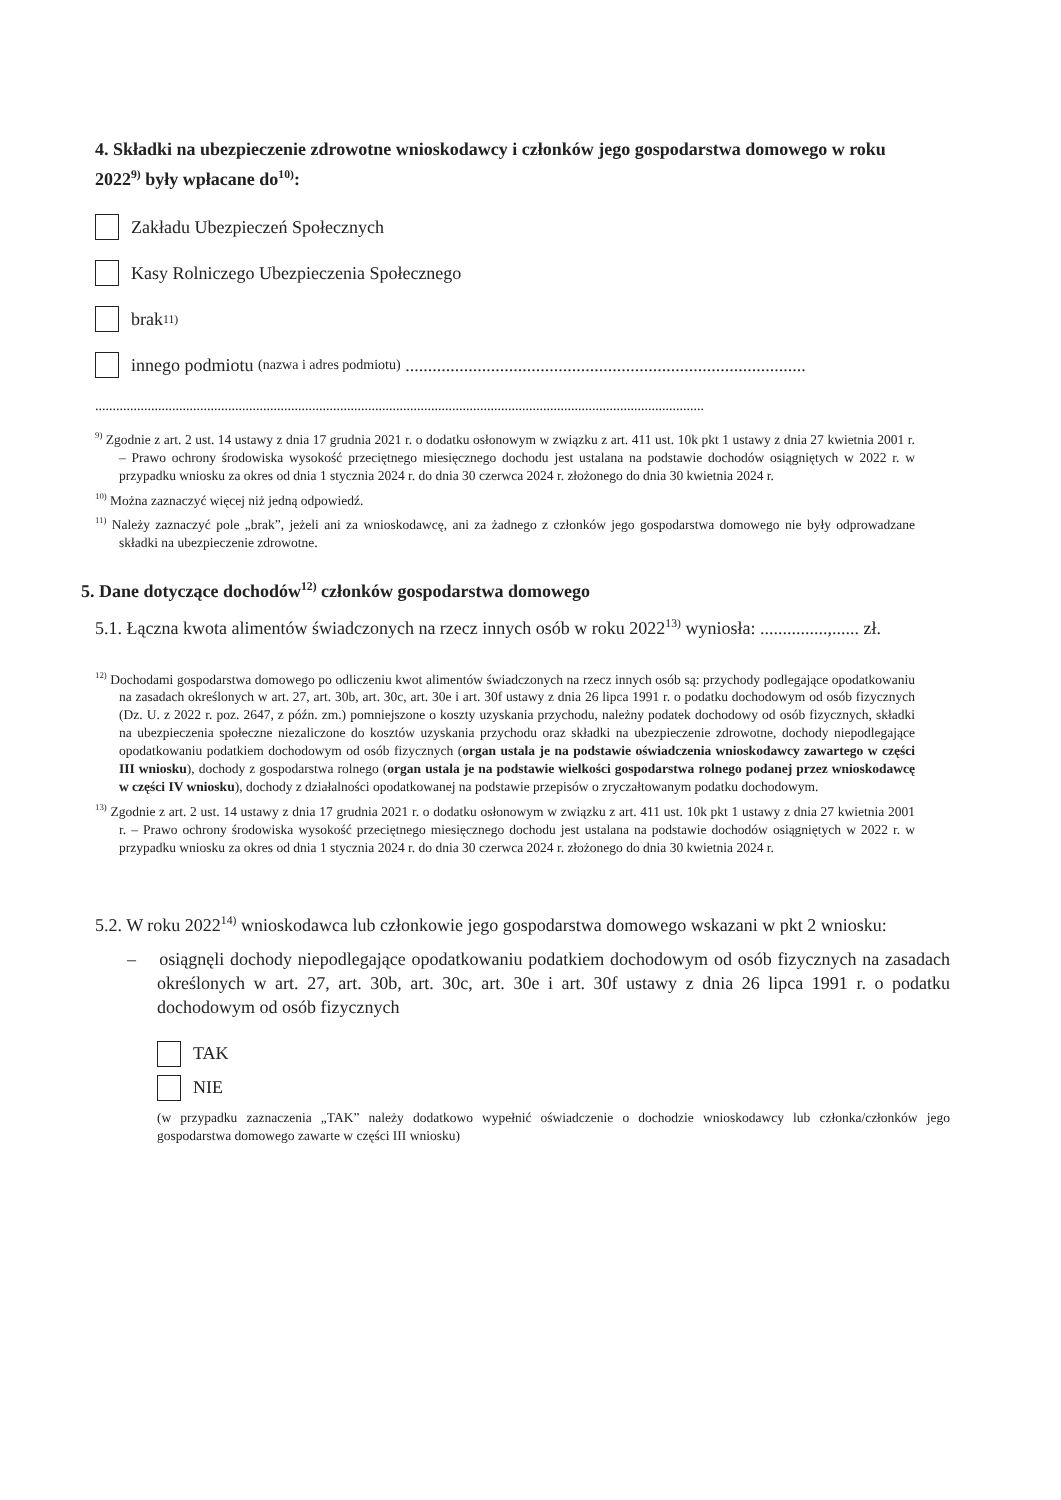4. Składki na ubezpieczenie zdrowotne wnioskodawcy i członków jego gospodarstwa domowego w roku 2022<sup>9)</sup> były wpłacane do<sup>10)</sup>:
Zakładu Ubezpieczeń Społecznych
Kasy Rolniczego Ubezpieczenia Społecznego
brak<sup>11)</sup>
innego podmiotu (nazwa i adres podmiotu) .........................................................................................
..............................................................................................................................................................................
<sup>9)</sup> Zgodnie z art. 2 ust. 14 ustawy z dnia 17 grudnia 2021 r. o dodatku osłonowym w związku z art. 411 ust. 10k pkt 1 ustawy z dnia 27 kwietnia 2001 r. – Prawo ochrony środowiska wysokość przeciętnego miesięcznego dochodu jest ustalana na podstawie dochodów osiągniętych w 2022 r. w przypadku wniosku za okres od dnia 1 stycznia 2024 r. do dnia 30 czerwca 2024 r. złożonego do dnia 30 kwietnia 2024 r.
<sup>10)</sup> Można zaznaczyć więcej niż jedną odpowiedź.
<sup>11)</sup> Należy zaznaczyć pole „brak”, jeżeli ani za wnioskodawcę, ani za żadnego z członków jego gospodarstwa domowego nie były odprowadzane składki na ubezpieczenie zdrowotne.
5. Dane dotyczące dochodów<sup>12)</sup> członków gospodarstwa domowego
5.1. Łączna kwota alimentów świadczonych na rzecz innych osób w roku 2022<sup>13)</sup> wyniosła: ...............,...... zł.
<sup>12)</sup> Dochodami gospodarstwa domowego po odliczeniu kwot alimentów świadczonych na rzecz innych osób są: przychody podlegające opodatkowaniu na zasadach określonych w art. 27, art. 30b, art. 30c, art. 30e i art. 30f ustawy z dnia 26 lipca 1991 r. o podatku dochodowym od osób fizycznych (Dz. U. z 2022 r. poz. 2647, z późn. zm.) pomniejszone o koszty uzyskania przychodu, należny podatek dochodowy od osób fizycznych, składki na ubezpieczenia społeczne niezaliczone do kosztów uzyskania przychodu oraz składki na ubezpieczenie zdrowotne, dochody niepodlegające opodatkowaniu podatkiem dochodowym od osób fizycznych (organ ustala je na podstawie oświadczenia wnioskodawcy zawartego w części III wniosku), dochody z gospodarstwa rolnego (organ ustala je na podstawie wielkości gospodarstwa rolnego podanej przez wnioskodawcę w części IV wniosku), dochody z działalności opodatkowanej na podstawie przepisów o zryczałtowanym podatku dochodowym.
<sup>13)</sup> Zgodnie z art. 2 ust. 14 ustawy z dnia 17 grudnia 2021 r. o dodatku osłonowym w związku z art. 411 ust. 10k pkt 1 ustawy z dnia 27 kwietnia 2001 r. – Prawo ochrony środowiska wysokość przeciętnego miesięcznego dochodu jest ustalana na podstawie dochodów osiągniętych w 2022 r. w przypadku wniosku za okres od dnia 1 stycznia 2024 r. do dnia 30 czerwca 2024 r. złożonego do dnia 30 kwietnia 2024 r.
5.2. W roku 2022<sup>14)</sup> wnioskodawca lub członkowie jego gospodarstwa domowego wskazani w pkt 2 wniosku:
– osiągnęli dochody niepodlegające opodatkowaniu podatkiem dochodowym od osób fizycznych na zasadach określonych w art. 27, art. 30b, art. 30c, art. 30e i art. 30f ustawy z dnia 26 lipca 1991 r. o podatku dochodowym od osób fizycznych
TAK
NIE
(w przypadku zaznaczenia „TAK” należy dodatkowo wypełnić oświadczenie o dochodzie wnioskodawcy lub członka/członków jego gospodarstwa domowego zawarte w części III wniosku)